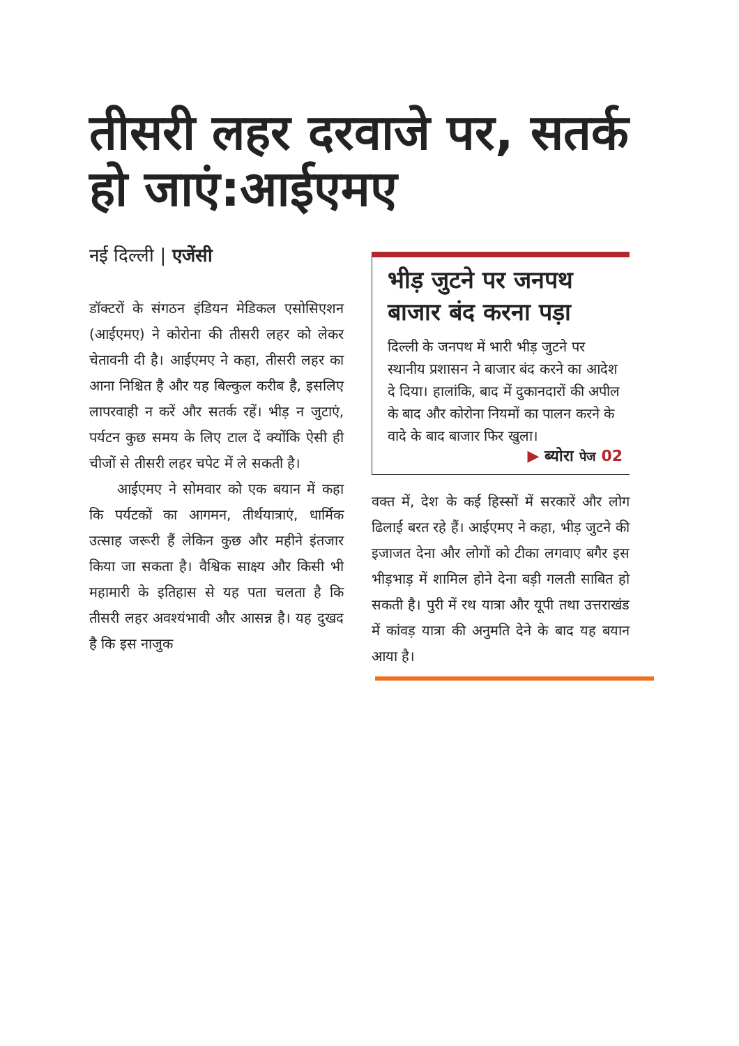तीसरी लहर दरवाजे पर, सतर्क हो जाएं:आईएमए
नई दिल्ली | एजेंसी
डॉक्टरों के संगठन इंडियन मेडिकल एसोसिएशन (आईएमए) ने कोरोना की तीसरी लहर को लेकर चेतावनी दी है। आईएमए ने कहा, तीसरी लहर का आना निश्चित है और यह बिल्कुल करीब है, इसलिए लापरवाही न करें और सतर्क रहें। भीड़ न जुटाएं, पर्यटन कुछ समय के लिए टाल दें क्योंकि ऐसी ही चीजों से तीसरी लहर चपेट में ले सकती है।
आईएमए ने सोमवार को एक बयान में कहा कि पर्यटकों का आगमन, तीर्थयात्राएं, धार्मिक उत्साह जरूरी हैं लेकिन कुछ और महीने इंतजार किया जा सकता है। वैश्विक साक्ष्य और किसी भी महामारी के इतिहास से यह पता चलता है कि तीसरी लहर अवश्यंभावी और आसन्न है। यह दुखद है कि इस नाजुक
भीड़ जुटने पर जनपथ बाजार बंद करना पड़ा
दिल्ली के जनपथ में भारी भीड़ जुटने पर स्थानीय प्रशासन ने बाजार बंद करने का आदेश दे दिया। हालांकि, बाद में दुकानदारों की अपील के बाद और कोरोना नियमों का पालन करने के वादे के बाद बाजार फिर खुला।
▶ ब्योरा पेज 02
वक्त में, देश के कई हिस्सों में सरकारें और लोग ढिलाई बरत रहे हैं। आईएमए ने कहा, भीड़ जुटने की इजाजत देना और लोगों को टीका लगवाए बगैर इस भीड़भाड़ में शामिल होने देना बड़ी गलती साबित हो सकती है। पुरी में रथ यात्रा और यूपी तथा उत्तराखंड में कांवड़ यात्रा की अनुमति देने के बाद यह बयान आया है।